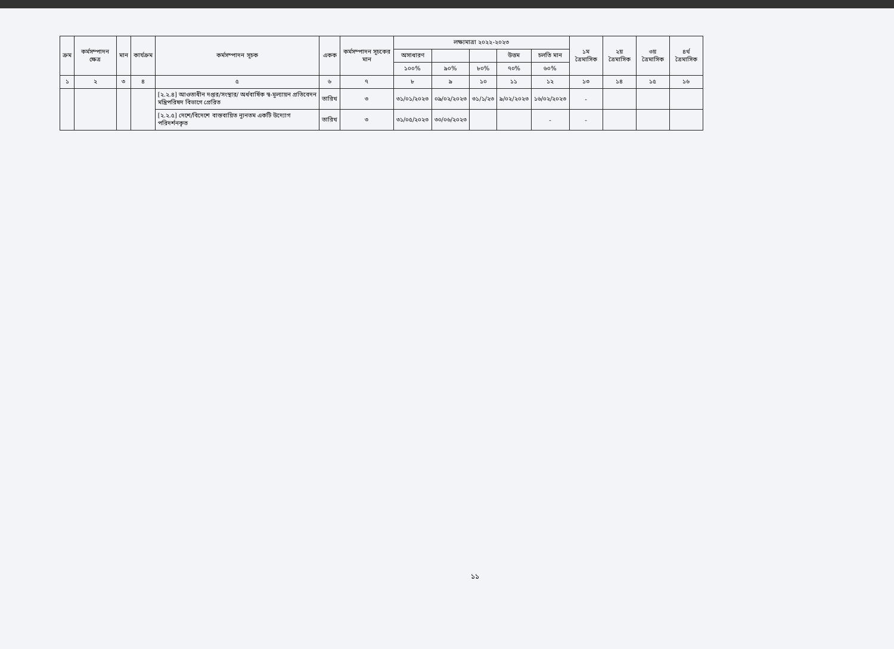| ক্রম | কর্মসম্পাদন ক্ষেত্র | মান | কার্যক্রম | কর্মসম্পাদন সূচক | একক | কর্মসম্পাদন সূচকের মান | লক্ষ্যমাত্রা ২০২২-২০২৩ | | | | | ১ম ত্রৈমাসিক | ২য় ত্রৈমাসিক | ৩য় ত্রৈমাসিক | ৪র্থ ত্রৈমাসিক |
| --- | --- | --- | --- | --- | --- | --- | --- | --- | --- | --- | --- | --- | --- | --- | --- |
| | | | | | | | অসাধারণ | | | উত্তম | চলতি মান | | | | |
| | | | | | | | ১০০% | ৯০% | ৮০% | ৭০% | ৬০% | | | | |
| ১ | ২ | ৩ | ৪ | ৫ | ৬ | ৭ | ৮ | ৯ | ১০ | ১১ | ১২ | ১৩ | ১৪ | ১৫ | ১৬ |
| | | | | [২.২.৪] আওতাধীন দপ্তর/সংস্থার/ অর্ধবার্ষিক স্ব-মূল্যায়ন প্রতিবেদন মন্ত্রিপরিষদ বিভাগে প্রেরিত | তারিখ | ৩ | ৩১/০১/২০২৩ | ০৯/০২/২০২৩ | ৩১/১/২৩ | ৯/০২/২০২৩ | ১৬/০২/২০২৩ | - | | | |
| | | | | [২.২.৫] দেশে/বিদেশে বাস্তবায়িত ন্যূনতম একটি উদ্যোগ পরিদর্শনকৃত | তারিখ | ৩ | ৩১/০৫/২০২৩ | ৩০/০৬/২০২৩ | | | - | - | | | |
১১